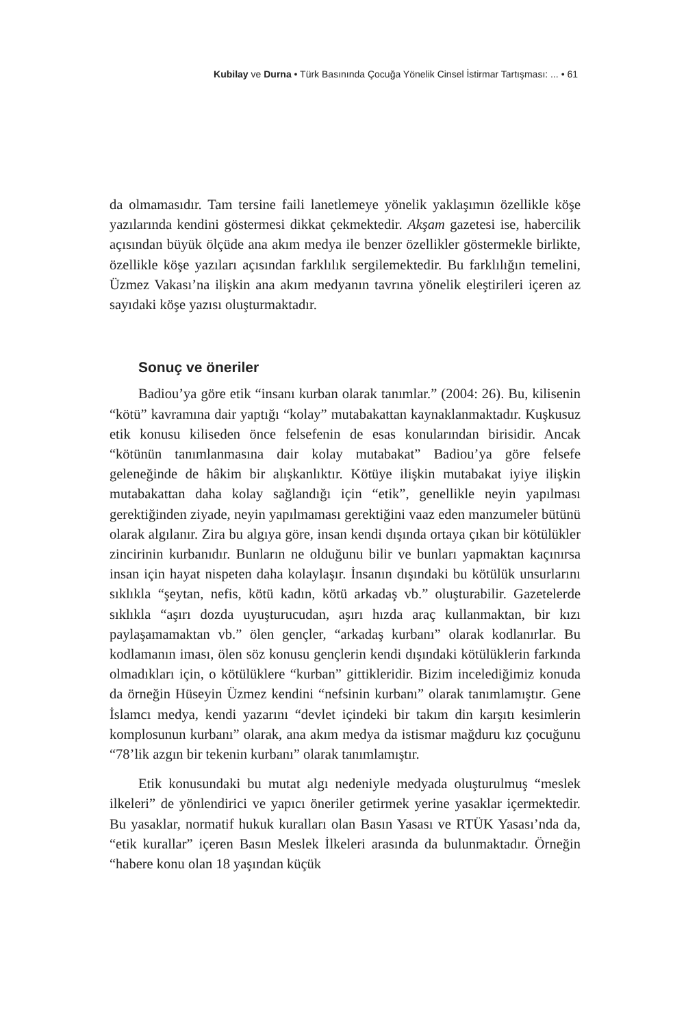Kubilay ve Durna • Türk Basınında Çocuğa Yönelik Cinsel İstirmar Tartışması: ... • 61
da olmamasıdır. Tam tersine faili lanetlemeye yönelik yaklaşımın özellikle köşe yazılarında kendini göstermesi dikkat çekmektedir. Akşam gazetesi ise, habercilik açısından büyük ölçüde ana akım medya ile benzer özellikler göstermekle birlikte, özellikle köşe yazıları açısından farklılık sergilemektedir. Bu farklılığın temelini, Üzmez Vakası’na ilişkin ana akım medyanın tavrına yönelik eleştirileri içeren az sayıdaki köşe yazısı oluşturmaktadır.
Sonuç ve öneriler
Badiou’ya göre etik “insanı kurban olarak tanımlar.” (2004: 26). Bu, kilisenin “kötü” kavramına dair yaptığı “kolay” mutabakattan kaynaklanmaktadır. Kuşkusuz etik konusu kiliseden önce felsefenin de esas konularından birisidir. Ancak “kötünün tanımlanmasına dair kolay mutabakat” Badiou’ya göre felsefe geleneğinde de hâkim bir alışkanlıktır. Kötüye ilişkin mutabakat iyiye ilişkin mutabakattan daha kolay sağlandığı için “etik”, genellikle neyin yapılması gerektiğinden ziyade, neyin yapılmaması gerektiğini vaaz eden manzumeler bütünü olarak algılanır. Zira bu algıya göre, insan kendi dışında ortaya çıkan bir kötülükler zincirinin kurbanıdır. Bunların ne olduğunu bilir ve bunları yapmaktan kaçınırsa insan için hayat nispeten daha kolaylaşır. İnsanın dışındaki bu kötülük unsurlarını sıklıkla “şeytan, nefis, kötü kadın, kötü arkadaş vb.” oluşturabilir. Gazetelerde sıklıkla “aşırı dozda uyuşturucudan, aşırı hızda araç kullanmaktan, bir kızı paylaşamamaktan vb.” ölen gençler, “arkadaş kurbanı” olarak kodlanırlar. Bu kodlamanın iması, ölen söz konusu gençlerin kendi dışındaki kötülüklerin farkında olmadıkları için, o kötülüklere “kurban” gittikleridir. Bizim incelediğimiz konuda da örneğin Hüseyin Üzmez kendini “nefsinin kurbanı” olarak tanımlamıştır. Gene İslamcı medya, kendi yazarını “devlet içindeki bir takım din karşıtı kesimlerin komplosunun kurbanı” olarak, ana akım medya da istismar mağduru kız çocuğunu “78’lik azgın bir tekenin kurbanı” olarak tanımlamıştır.
Etik konusundaki bu mutat algı nedeniyle medyada oluşturulmuş “meslek ilkeleri” de yönlendirici ve yapıcı öneriler getirmek yerine yasaklar içermektedir. Bu yasaklar, normatif hukuk kuralları olan Basın Yasası ve RTÜK Yasası’nda da, “etik kurallar” içeren Basın Meslek İlkeleri arasında da bulunmaktadır. Örneğin “habere konu olan 18 yaşından küçük